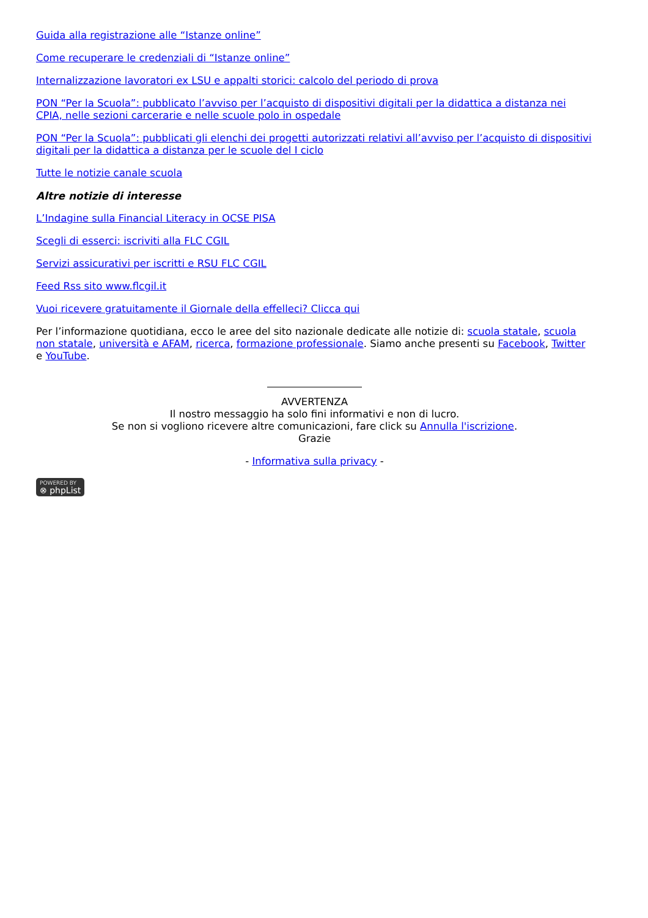Guida alla registrazione alle “Istanze online”
Come recuperare le credenziali di “Istanze online”
Internalizzazione lavoratori ex LSU e appalti storici: calcolo del periodo di prova
PON “Per la Scuola”: pubblicato l’avviso per l’acquisto di dispositivi digitali per la didattica a distanza nei CPIA, nelle sezioni carcerarie e nelle scuole polo in ospedale
PON “Per la Scuola”: pubblicati gli elenchi dei progetti autorizzati relativi all’avviso per l’acquisto di dispositivi digitali per la didattica a distanza per le scuole del I ciclo
Tutte le notizie canale scuola
Altre notizie di interesse
L’Indagine sulla Financial Literacy in OCSE PISA
Scegli di esserci: iscriviti alla FLC CGIL
Servizi assicurativi per iscritti e RSU FLC CGIL
Feed Rss sito www.flcgil.it
Vuoi ricevere gratuitamente il Giornale della effelleci? Clicca qui
Per l’informazione quotidiana, ecco le aree del sito nazionale dedicate alle notizie di: scuola statale, scuola non statale, università e AFAM, ricerca, formazione professionale. Siamo anche presenti su Facebook, Twitter e YouTube.
AVVERTENZA
Il nostro messaggio ha solo fini informativi e non di lucro.
Se non si vogliono ricevere altre comunicazioni, fare click su Annulla l'iscrizione.
Grazie
- Informativa sulla privacy -
POWERED BY
⊗ phpList